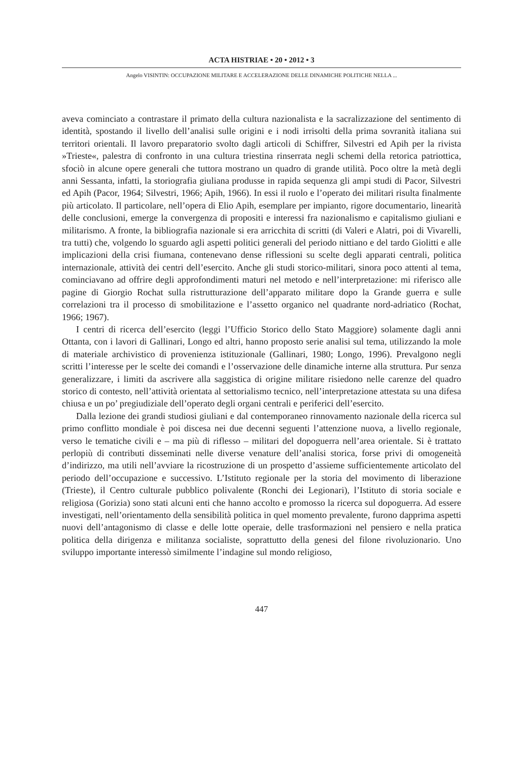ACTA HISTRIAE • 20 • 2012 • 3
Angelo VISINTIN: OCCUPAZIONE MILITARE E ACCELERAZIONE DELLE DINAMICHE POLITICHE NELLA ...
aveva cominciato a contrastare il primato della cultura nazionalista e la sacralizzazione del sentimento di identità, spostando il livello dell’analisi sulle origini e i nodi irrisolti della prima sovranità italiana sui territori orientali. Il lavoro preparatorio svolto dagli articoli di Schiffrer, Silvestri ed Apih per la rivista »Trieste«, palestra di confronto in una cultura triestina rinserrata negli schemi della retorica patriottica, sfociò in alcune opere generali che tuttora mostrano un quadro di grande utilità. Poco oltre la metà degli anni Sessanta, infatti, la storiografia giuliana produsse in rapida sequenza gli ampi studi di Pacor, Silvestri ed Apih (Pacor, 1964; Silvestri, 1966; Apih, 1966). In essi il ruolo e l’operato dei militari risulta finalmente più articolato. Il particolare, nell’opera di Elio Apih, esemplare per impianto, rigore documentario, linearità delle conclusioni, emerge la convergenza di propositi e interessi fra nazionalismo e capitalismo giuliani e militarismo. A fronte, la bibliografia nazionale si era arricchita di scritti (di Valeri e Alatri, poi di Vivarelli, tra tutti) che, volgendo lo sguardo agli aspetti politici generali del periodo nittiano e del tardo Giolitti e alle implicazioni della crisi fiumana, contenevano dense riflessioni su scelte degli apparati centrali, politica internazionale, attività dei centri dell’esercito. Anche gli studi storico-militari, sinora poco attenti al tema, cominciavano ad offrire degli approfondimenti maturi nel metodo e nell’interpretazione: mi riferisco alle pagine di Giorgio Rochat sulla ristrutturazione dell’apparato militare dopo la Grande guerra e sulle correlazioni tra il processo di smobilitazione e l’assetto organico nel quadrante nord-adriatico (Rochat, 1966; 1967).
I centri di ricerca dell’esercito (leggi l’Ufficio Storico dello Stato Maggiore) solamente dagli anni Ottanta, con i lavori di Gallinari, Longo ed altri, hanno proposto serie analisi sul tema, utilizzando la mole di materiale archivistico di provenienza istituzionale (Gallinari, 1980; Longo, 1996). Prevalgono negli scritti l’interesse per le scelte dei comandi e l’osservazione delle dinamiche interne alla struttura. Pur senza generalizzare, i limiti da ascrivere alla saggistica di origine militare risiedono nelle carenze del quadro storico di contesto, nell’attività orientata al settorialismo tecnico, nell’interpretazione attestata su una difesa chiusa e un po’ pregiudiziale dell’operato degli organi centrali e periferici dell’esercito.
Dalla lezione dei grandi studiosi giuliani e dal contemporaneo rinnovamento nazionale della ricerca sul primo conflitto mondiale è poi discesa nei due decenni seguenti l’attenzione nuova, a livello regionale, verso le tematiche civili e – ma più di riflesso – militari del dopoguerra nell’area orientale. Si è trattato perlopiù di contributi disseminati nelle diverse venature dell’analisi storica, forse privi di omogeneità d’indirizzo, ma utili nell’avviare la ricostruzione di un prospetto d’assieme sufficientemente articolato del periodo dell’occupazione e successivo. L’Istituto regionale per la storia del movimento di liberazione (Trieste), il Centro culturale pubblico polivalente (Ronchi dei Legionari), l’Istituto di storia sociale e religiosa (Gorizia) sono stati alcuni enti che hanno accolto e promosso la ricerca sul dopoguerra. Ad essere investigati, nell’orientamento della sensibilità politica in quel momento prevalente, furono dapprima aspetti nuovi dell’antagonismo di classe e delle lotte operaie, delle trasformazioni nel pensiero e nella pratica politica della dirigenza e militanza socialiste, soprattutto della genesi del filone rivoluzionario. Uno sviluppo importante interessò similmente l’indagine sul mondo religioso,
447